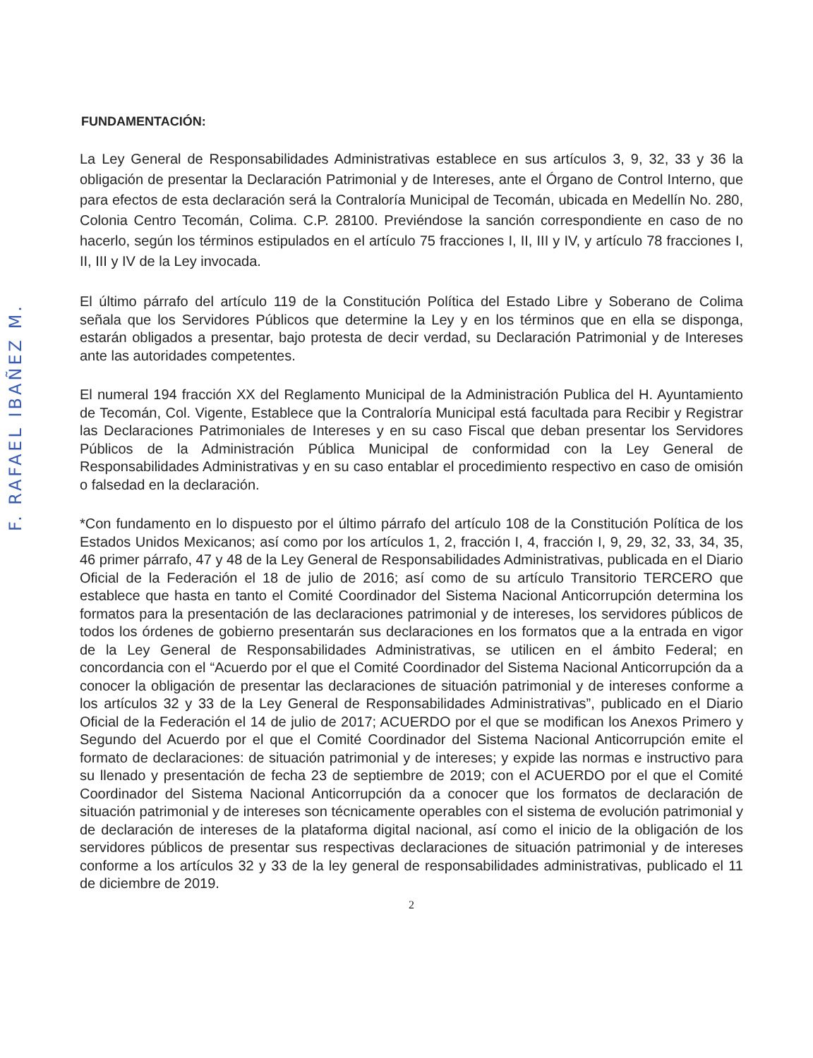F. RAFAEL IBAÑEZ M.
FUNDAMENTACIÓN:
La Ley General de Responsabilidades Administrativas establece en sus artículos 3, 9, 32, 33 y 36 la obligación de presentar la Declaración Patrimonial y de Intereses, ante el Órgano de Control Interno, que para efectos de esta declaración será la Contraloría Municipal de Tecomán, ubicada en Medellín No. 280, Colonia Centro Tecomán, Colima. C.P. 28100. Previéndose la sanción correspondiente en caso de no hacerlo, según los términos estipulados en el artículo 75 fracciones I, II, III y IV, y artículo 78 fracciones I, II, III y IV de la Ley invocada.
El último párrafo del artículo 119 de la Constitución Política del Estado Libre y Soberano de Colima señala que los Servidores Públicos que determine la Ley y en los términos que en ella se disponga, estarán obligados a presentar, bajo protesta de decir verdad, su Declaración Patrimonial y de Intereses ante las autoridades competentes.
El numeral 194 fracción XX del Reglamento Municipal de la Administración Publica del H. Ayuntamiento de Tecomán, Col. Vigente, Establece que la Contraloría Municipal está facultada para Recibir y Registrar las Declaraciones Patrimoniales de Intereses y en su caso Fiscal que deban presentar los Servidores Públicos de la Administración Pública Municipal de conformidad con la Ley General de Responsabilidades Administrativas y en su caso entablar el procedimiento respectivo en caso de omisión o falsedad en la declaración.
*Con fundamento en lo dispuesto por el último párrafo del artículo 108 de la Constitución Política de los Estados Unidos Mexicanos; así como por los artículos 1, 2, fracción I, 4, fracción I, 9, 29, 32, 33, 34, 35, 46 primer párrafo, 47 y 48 de la Ley General de Responsabilidades Administrativas, publicada en el Diario Oficial de la Federación el 18 de julio de 2016; así como de su artículo Transitorio TERCERO que establece que hasta en tanto el Comité Coordinador del Sistema Nacional Anticorrupción determina los formatos para la presentación de las declaraciones patrimonial y de intereses, los servidores públicos de todos los órdenes de gobierno presentarán sus declaraciones en los formatos que a la entrada en vigor de la Ley General de Responsabilidades Administrativas, se utilicen en el ámbito Federal; en concordancia con el “Acuerdo por el que el Comité Coordinador del Sistema Nacional Anticorrupción da a conocer la obligación de presentar las declaraciones de situación patrimonial y de intereses conforme a los artículos 32 y 33 de la Ley General de Responsabilidades Administrativas”, publicado en el Diario Oficial de la Federación el 14 de julio de 2017; ACUERDO por el que se modifican los Anexos Primero y Segundo del Acuerdo por el que el Comité Coordinador del Sistema Nacional Anticorrupción emite el formato de declaraciones: de situación patrimonial y de intereses; y expide las normas e instructivo para su llenado y presentación de fecha 23 de septiembre de 2019; con el ACUERDO por el que el Comité Coordinador del Sistema Nacional Anticorrupción da a conocer que los formatos de declaración de situación patrimonial y de intereses son técnicamente operables con el sistema de evolución patrimonial y de declaración de intereses de la plataforma digital nacional, así como el inicio de la obligación de los servidores públicos de presentar sus respectivas declaraciones de situación patrimonial y de intereses conforme a los artículos 32 y 33 de la ley general de responsabilidades administrativas, publicado el 11 de diciembre de 2019.
2